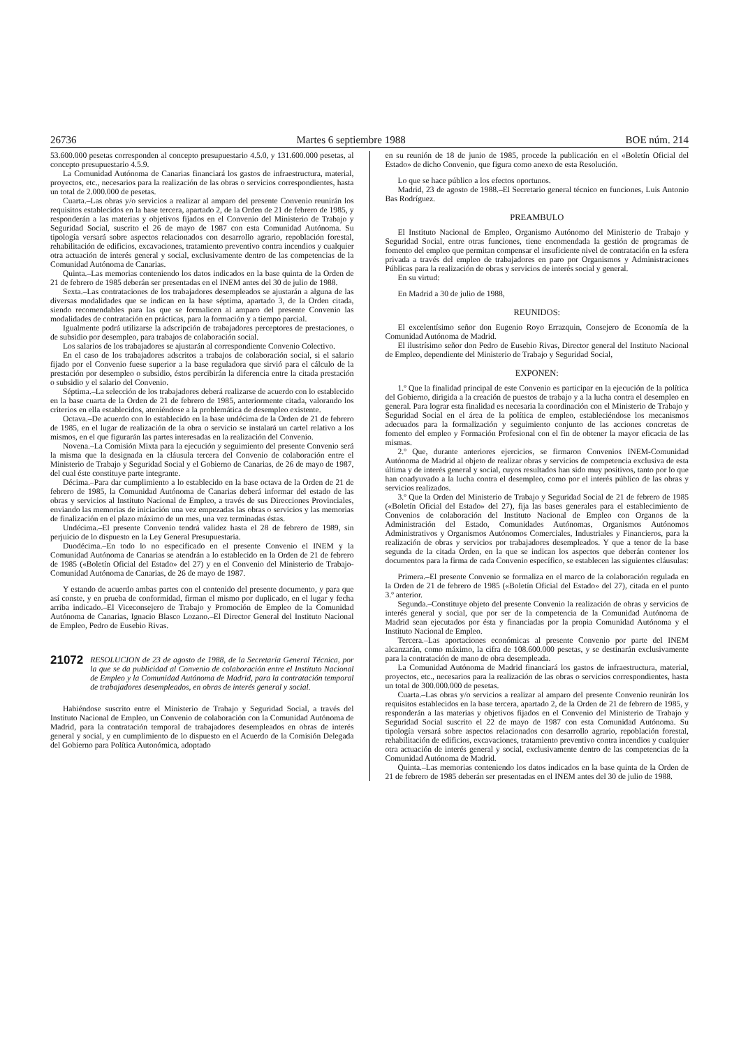26736 Martes 6 septiembre 1988 BOE núm. 214
53.600.000 pesetas corresponden al concepto presupuestario 4.5.0, y 131.600.000 pesetas, al concepto presupuestario 4.5.9.
La Comunidad Autónoma de Canarias financiará los gastos de infraestructura, material, proyectos, etc., necesarios para la realización de las obras o servicios correspondientes, hasta un total de 2.000.000 de pesetas.
Cuarta.–Las obras y/o servicios a realizar al amparo del presente Convenio reunirán los requisitos establecidos en la base tercera, apartado 2, de la Orden de 21 de febrero de 1985, y responderán a las materias y objetivos fijados en el Convenio del Ministerio de Trabajo y Seguridad Social, suscrito el 26 de mayo de 1987 con esta Comunidad Autónoma. Su tipología versará sobre aspectos relacionados con desarrollo agrario, repoblación forestal, rehabilitación de edificios, excavaciones, tratamiento preventivo contra incendios y cualquier otra actuación de interés general y social, exclusivamente dentro de las competencias de la Comunidad Autónoma de Canarias.
Quinta.–Las memorias conteniendo los datos indicados en la base quinta de la Orden de 21 de febrero de 1985 deberán ser presentadas en el INEM antes del 30 de julio de 1988.
Sexta.–Las contrataciones de los trabajadores desempleados se ajustarán a alguna de las diversas modalidades que se indican en la base séptima, apartado 3, de la Orden citada, siendo recomendables para las que se formalicen al amparo del presente Convenio las modalidades de contratación en prácticas, para la formación y a tiempo parcial.
Igualmente podrá utilizarse la adscripción de trabajadores perceptores de prestaciones, o de subsidio por desempleo, para trabajos de colaboración social.
Los salarios de los trabajadores se ajustarán al correspondiente Convenio Colectivo.
En el caso de los trabajadores adscritos a trabajos de colaboración social, si el salario fijado por el Convenio fuese superior a la base reguladora que sirvió para el cálculo de la prestación por desempleo o subsidio, éstos percibirán la diferencia entre la citada prestación o subsidio y el salario del Convenio.
Séptima.–La selección de los trabajadores deberá realizarse de acuerdo con lo establecido en la base cuarta de la Orden de 21 de febrero de 1985, anteriormente citada, valorando los criterios en ella establecidos, ateniéndose a la problemática de desempleo existente.
Octava.–De acuerdo con lo establecido en la base undécima de la Orden de 21 de febrero de 1985, en el lugar de realización de la obra o servicio se instalará un cartel relativo a los mismos, en el que figurarán las partes interesadas en la realización del Convenio.
Novena.–La Comisión Mixta para la ejecución y seguimiento del presente Convenio será la misma que la designada en la cláusula tercera del Convenio de colaboración entre el Ministerio de Trabajo y Seguridad Social y el Gobierno de Canarias, de 26 de mayo de 1987, del cual éste constituye parte integrante.
Décima.–Para dar cumplimiento a lo establecido en la base octava de la Orden de 21 de febrero de 1985, la Comunidad Autónoma de Canarias deberá informar del estado de las obras y servicios al Instituto Nacional de Empleo, a través de sus Direcciones Provinciales, enviando las memorias de iniciación una vez empezadas las obras o servicios y las memorias de finalización en el plazo máximo de un mes, una vez terminadas éstas.
Undécima.–El presente Convenio tendrá validez hasta el 28 de febrero de 1989, sin perjuicio de lo dispuesto en la Ley General Presupuestaria.
Duodécima.–En todo lo no especificado en el presente Convenio el INEM y la Comunidad Autónoma de Canarias se atendrán a lo establecido en la Orden de 21 de febrero de 1985 («Boletín Oficial del Estado» del 27) y en el Convenio del Ministerio de Trabajo-Comunidad Autónoma de Canarias, de 26 de mayo de 1987.
Y estando de acuerdo ambas partes con el contenido del presente documento, y para que así conste, y en prueba de conformidad, firman el mismo por duplicado, en el lugar y fecha arriba indicado.–El Viceconsejero de Trabajo y Promoción de Empleo de la Comunidad Autónoma de Canarias, Ignacio Blasco Lozano.–El Director General del Instituto Nacional de Empleo, Pedro de Eusebio Rivas.
21072 RESOLUCION de 23 de agosto de 1988, de la Secretaría General Técnica, por la que se da publicidad al Convenio de colaboración entre el Instituto Nacional de Empleo y la Comunidad Autónoma de Madrid, para la contratación temporal de trabajadores desempleados, en obras de interés general y social.
Habiéndose suscrito entre el Ministerio de Trabajo y Seguridad Social, a través del Instituto Nacional de Empleo, un Convenio de colaboración con la Comunidad Autónoma de Madrid, para la contratación temporal de trabajadores desempleados en obras de interés general y social, y en cumplimiento de lo dispuesto en el Acuerdo de la Comisión Delegada del Gobierno para Política Autonómica, adoptado
en su reunión de 18 de junio de 1985, procede la publicación en el «Boletín Oficial del Estado» de dicho Convenio, que figura como anexo de esta Resolución.
Lo que se hace público a los efectos oportunos.
Madrid, 23 de agosto de 1988.–El Secretario general técnico en funciones, Luis Antonio Bas Rodríguez.
PREAMBULO
El Instituto Nacional de Empleo, Organismo Autónomo del Ministerio de Trabajo y Seguridad Social, entre otras funciones, tiene encomendada la gestión de programas de fomento del empleo que permitan compensar el insuficiente nivel de contratación en la esfera privada a través del empleo de trabajadores en paro por Organismos y Administraciones Públicas para la realización de obras y servicios de interés social y general.
En su virtud:
En Madrid a 30 de julio de 1988,
REUNIDOS:
El excelentísimo señor don Eugenio Royo Errazquin, Consejero de Economía de la Comunidad Autónoma de Madrid.
El ilustrísimo señor don Pedro de Eusebio Rivas, Director general del Instituto Nacional de Empleo, dependiente del Ministerio de Trabajo y Seguridad Social,
EXPONEN:
1.º Que la finalidad principal de este Convenio es participar en la ejecución de la política del Gobierno, dirigida a la creación de puestos de trabajo y a la lucha contra el desempleo en general. Para lograr esta finalidad es necesaria la coordinación con el Ministerio de Trabajo y Seguridad Social en el área de la política de empleo, estableciéndose los mecanismos adecuados para la formalización y seguimiento conjunto de las acciones concretas de fomento del empleo y Formación Profesional con el fin de obtener la mayor eficacia de las mismas.
2.º Que, durante anteriores ejercicios, se firmaron Convenios INEM-Comunidad Autónoma de Madrid al objeto de realizar obras y servicios de competencia exclusiva de esta última y de interés general y social, cuyos resultados han sido muy positivos, tanto por lo que han coadyuvado a la lucha contra el desempleo, como por el interés público de las obras y servicios realizados.
3.º Que la Orden del Ministerio de Trabajo y Seguridad Social de 21 de febrero de 1985 («Boletín Oficial del Estado» del 27), fija las bases generales para el establecimiento de Convenios de colaboración del Instituto Nacional de Empleo con Organos de la Administración del Estado, Comunidades Autónomas, Organismos Autónomos Administrativos y Organismos Autónomos Comerciales, Industriales y Financieros, para la realización de obras y servicios por trabajadores desempleados. Y que a tenor de la base segunda de la citada Orden, en la que se indican los aspectos que deberán contener los documentos para la firma de cada Convenio específico, se establecen las siguientes cláusulas:
Primera.–El presente Convenio se formaliza en el marco de la colaboración regulada en la Orden de 21 de febrero de 1985 («Boletín Oficial del Estado» del 27), citada en el punto 3.º anterior.
Segunda.–Constituye objeto del presente Convenio la realización de obras y servicios de interés general y social, que por ser de la competencia de la Comunidad Autónoma de Madrid sean ejecutados por ésta y financiadas por la propia Comunidad Autónoma y el Instituto Nacional de Empleo.
Tercera.–Las aportaciones económicas al presente Convenio por parte del INEM alcanzarán, como máximo, la cifra de 108.600.000 pesetas, y se destinarán exclusivamente para la contratación de mano de obra desempleada.
La Comunidad Autónoma de Madrid financiará los gastos de infraestructura, material, proyectos, etc., necesarios para la realización de las obras o servicios correspondientes, hasta un total de 300.000.000 de pesetas.
Cuarta.–Las obras y/o servicios a realizar al amparo del presente Convenio reunirán los requisitos establecidos en la base tercera, apartado 2, de la Orden de 21 de febrero de 1985, y responderán a las materias y objetivos fijados en el Convenio del Ministerio de Trabajo y Seguridad Social suscrito el 22 de mayo de 1987 con esta Comunidad Autónoma. Su tipología versará sobre aspectos relacionados con desarrollo agrario, repoblación forestal, rehabilitación de edificios, excavaciones, tratamiento preventivo contra incendios y cualquier otra actuación de interés general y social, exclusivamente dentro de las competencias de la Comunidad Autónoma de Madrid.
Quinta.–Las memorias conteniendo los datos indicados en la base quinta de la Orden de 21 de febrero de 1985 deberán ser presentadas en el INEM antes del 30 de julio de 1988.